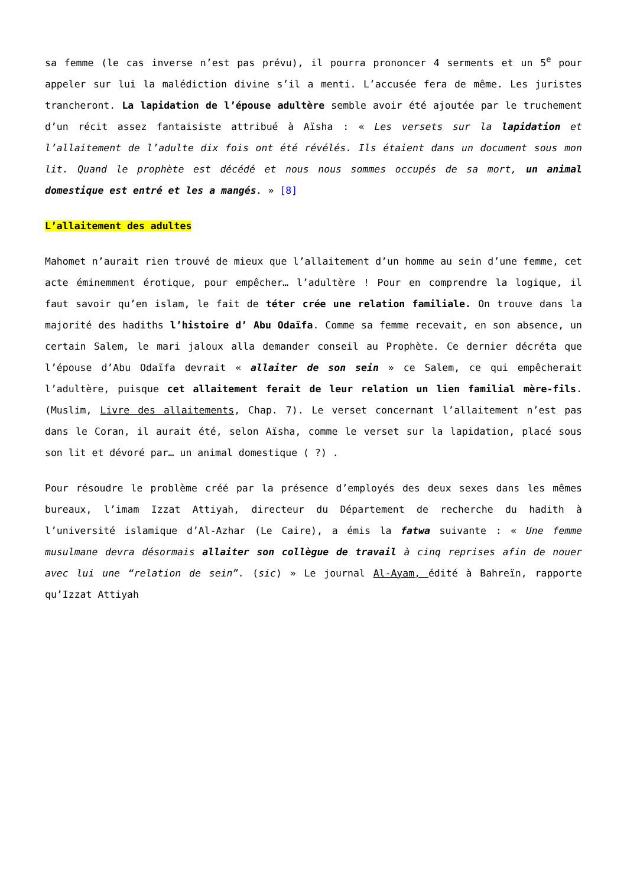sa femme (le cas inverse n’est pas prévu), il pourra prononcer 4 serments et un 5<sup>e</sup> pour appeler sur lui la malédiction divine s’il a menti. L’accusée fera de même. Les juristes trancheront. La lapidation de l’épouse adultère semble avoir été ajoutée par le truchement d’un récit assez fantaisiste attribué à Aïsha : « Les versets sur la lapidation et l’allaitement de l’adulte dix fois ont été révélés. Ils étaient dans un document sous mon lit. Quand le prophète est décédé et nous nous sommes occupés de sa mort, un animal domestique est entré et les a mangés. » [8]
L’allaitement des adultes
Mahomet n’aurait rien trouvé de mieux que l’allaitement d’un homme au sein d’une femme, cet acte éminemment érotique, pour empêcher… l’adultère ! Pour en comprendre la logique, il faut savoir qu’en islam, le fait de téter crée une relation familiale. On trouve dans la majorité des hadiths l’histoire d’ Abu Odaïfa. Comme sa femme recevait, en son absence, un certain Salem, le mari jaloux alla demander conseil au Prophète. Ce dernier décréta que l’épouse d’Abu Odaïfa devrait « allaiter de son sein » ce Salem, ce qui empêcherait l’adultère, puisque cet allaitement ferait de leur relation un lien familial mère-fils. (Muslim, Livre des allaitements, Chap. 7). Le verset concernant l’allaitement n’est pas dans le Coran, il aurait été, selon Aïsha, comme le verset sur la lapidation, placé sous son lit et dévoré par… un animal domestique ( ?) .
Pour résoudre le problème créé par la présence d’employés des deux sexes dans les mêmes bureaux, l’imam Izzat Attiyah, directeur du Département de recherche du hadith à l’université islamique d’Al-Azhar (Le Caire), a émis la fatwa suivante : « Une femme musulmane devra désormais allaiter son collègue de travail à cinq reprises afin de nouer avec lui une “relation de sein”. (sic) » Le journal Al-Ayam, édité à Bahreïn, rapporte qu’Izzat Attiyah